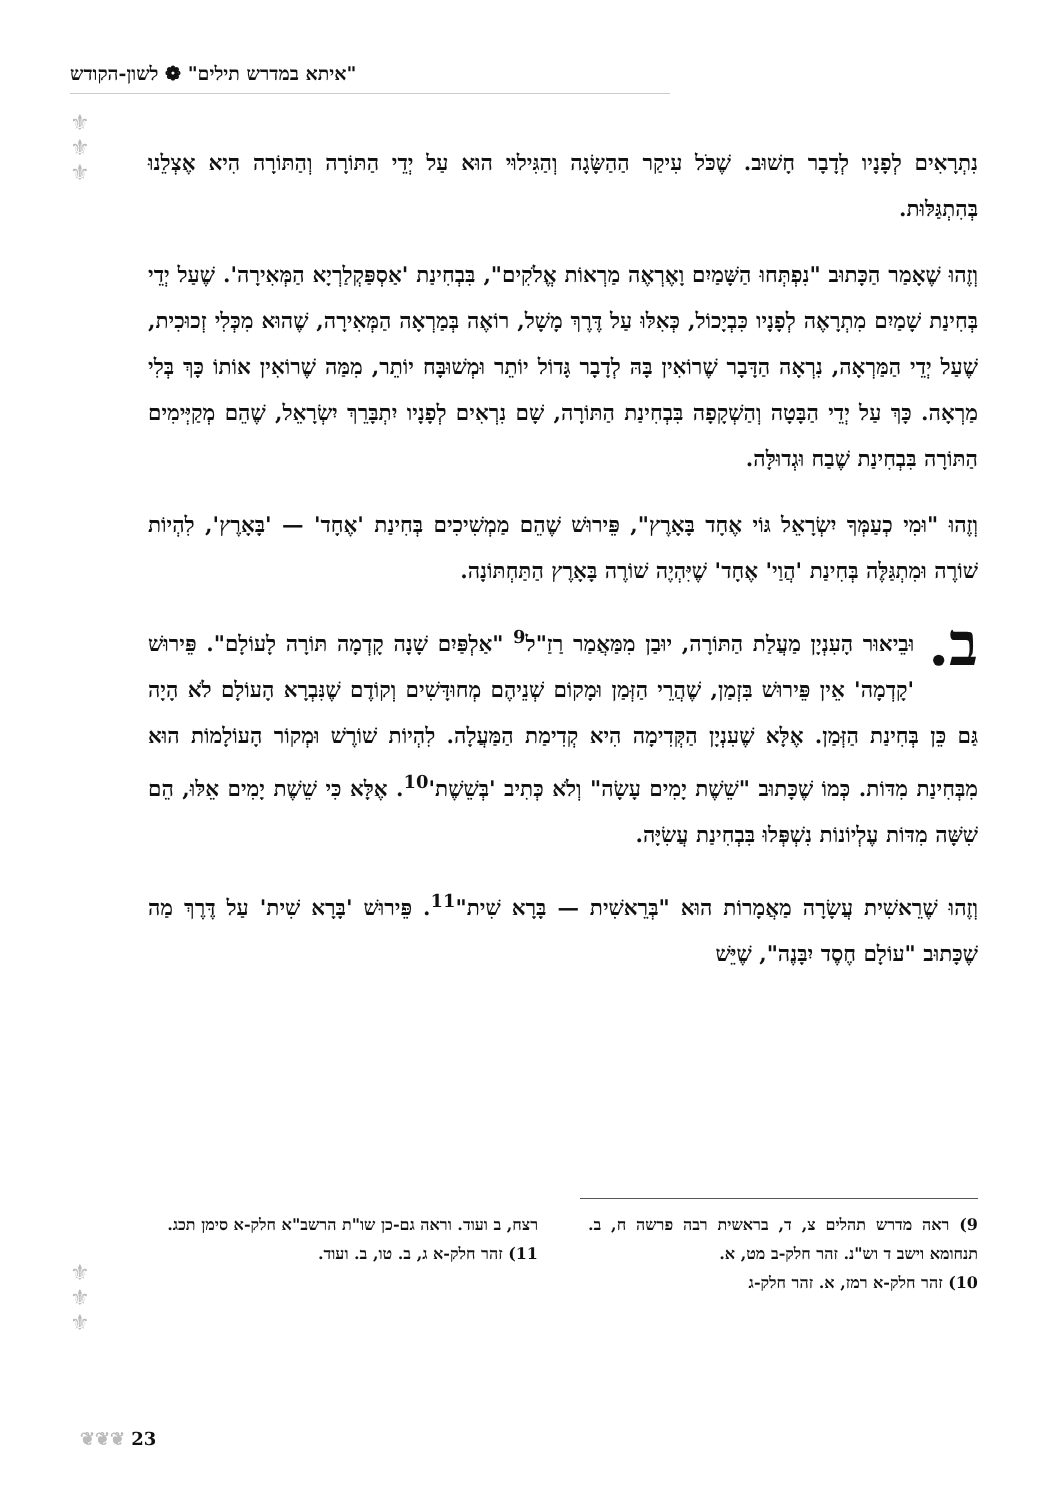"איתא במדרש תילים" ❁ לשון-הקודש
⚜
⚜
⚜
נִתְרָאִים לְפָנָיו לְדָבָר חָשׁוּב. שֶׁכֹּל עִיקַר הַהַשָּׂגָה וְהַגִּילוּי הוּא עַל יְדֵי הַתּוֹרָה וְהַתּוֹרָה הִיא אֶצְלֵנוּ בְּהִתְגַּלּוּת.
וְזֶהוּ שֶׁאָמַר הַכָּתוּב "נִפְתְּחוּ הַשָּׁמַיִם וָאֶרְאֶה מַרְאוֹת אֱלֹקִים", בִּבְחִינַת 'אַסְפַּקְלַרְיָא הַמְּאִירָה'. שֶׁעַל יְדֵי בְּחִינַת שָׁמַיִם מִתְרָאֶה לְפָנָיו כִּבְיָכוֹל, כְּאִלּוּ עַל דֶּרֶךְ מָשָׁל, רוֹאֶה בְּמַרְאָה הַמְּאִירָה, שֶׁהוּא מִכְּלִי זְכוּכִית, שֶׁעַל יְדֵי הַמַּרְאָה, נִרְאָה הַדָּבָר שֶׁרוֹאִין בָּהּ לְדָבָר גָּדוֹל יוֹתֵר וּמְשׁוּבָּח יוֹתֵר, מִמַּה שֶׁרוֹאִין אוֹתוֹ כָּךְ בְּלִי מַרְאָה. כָּךְ עַל יְדֵי הַבָּטָה וְהַשְׁקָפָה בִּבְחִינַת הַתּוֹרָה, שָׁם נִרְאִים לְפָנָיו יִתְבָּרֵךְ יִשְׂרָאֵל, שֶׁהֵם מְקַיְּימִים הַתּוֹרָה בִּבְחִינַת שֶׁבַח וּגְדוּלָּה.
וְזֶהוּ "וּמִי כְעַמְּךָ יִשְׂרָאֵל גּוֹי אֶחָד בָּאָרֶץ", פֵּירוּשׁ שֶׁהֵם מַמְשִׁיכִים בְּחִינַת 'אֶחָד' — 'בָּאָרֶץ', לִהְיוֹת שׁוֹרֶה וּמִתְגַּלֶּה בְּחִינַת 'הֲוַי' אֶחָד' שֶׁיִּהְיֶה שׁוֹרֶה בָּאָרֶץ הַתַּחְתּוֹנָה.
ב. וּבֵיאוּר הָעִנְיָן מַעֲלַת הַתּוֹרָה, יוּבַן מִמַּאֲמַר רַזַ"ל<sup>9</sup> "אַלְפַּיִם שָׁנָה קָדְמָה תּוֹרָה לָעוֹלָם". פֵּירוּשׁ 'קָדְמָה' אֵין פֵּירוּשׁ בִּזְמַן, שֶׁהֲרֵי הַזְּמַן וּמָקוֹם שְׁנֵיהֶם מְחוּדָּשִׁים וְקוֹדֶם שֶׁנִּבְרָא הָעוֹלָם לֹא הָיָה גַּם כֵּן בְּחִינַת הַזְּמַן. אֶלָּא שֶׁעִנְיָן הַקְּדִימָה הִיא קְדִימַת הַמַּעֲלָה. לִהְיוֹת שׁוֹרֶשׁ וּמְקוֹר הָעוֹלָמוֹת הוּא מִבְּחִינַת מִדּוֹת. כְּמוֹ שֶׁכָּתוּב "שֵׁשֶׁת יָמִים עָשָׂה" וְלֹא כְּתִיב 'בְּשֵׁשֶׁת'<sup>10</sup>. אֶלָּא כִּי שֵׁשֶׁת יָמִים אֵלּוּ, הֵם שִׁשָּׁה מִדּוֹת עֶלְיוֹנוֹת נִשְׁפְּלוּ בִּבְחִינַת עֲשִׂיָּה.
וְזֶהוּ שֶׁרֵאשִׁית עֲשָׂרָה מַאֲמָרוֹת הוּא "בְּרֵאשִׁית — בָּרָא שִׁית"<sup>11</sup>. פֵּירוּשׁ 'בָּרָא שִׁית' עַל דֶּרֶךְ מַה שֶׁכָּתוּב "עוֹלָם חֶסֶד יִבָּנֶה", שֶׁיֵּשׁ
9) ראה מדרש תהלים צ, ד, בראשית רבה פרשה ח, ב. תנחומא וישב ד וש"נ. זהר חלק-ב מט, א.
10) זהר חלק-א רמז, א. זהר חלק-ג
רצח, ב ועוד. וראה גם-כן שו"ת הרשב"א חלק-א סימן תכג.
11) זהר חלק-א ג, ב. טו, ב. ועוד.
⚜
⚜
⚜
23 ❦❦❦